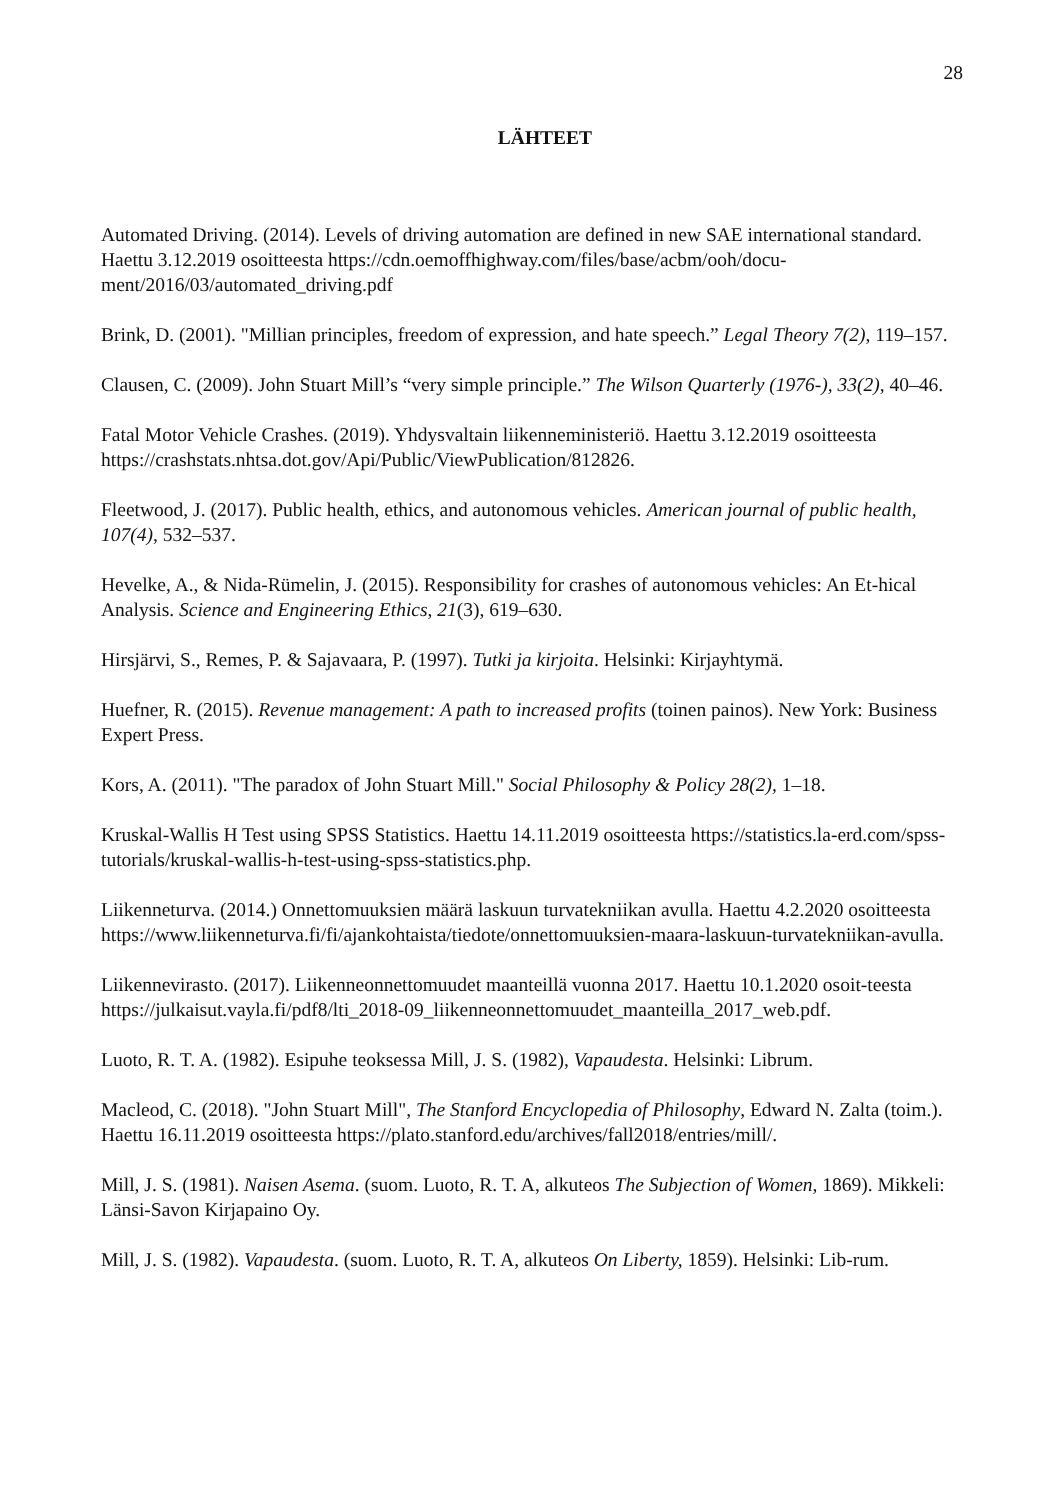28
LÄHTEET
Automated Driving. (2014). Levels of driving automation are defined in new SAE international standard. Haettu 3.12.2019 osoitteesta https://cdn.oemoffhighway.com/files/base/acbm/ooh/docu-ment/2016/03/automated_driving.pdf
Brink, D. (2001). "Millian principles, freedom of expression, and hate speech.” Legal Theory 7(2), 119–157.
Clausen, C. (2009). John Stuart Mill’s “very simple principle.” The Wilson Quarterly (1976-), 33(2), 40–46.
Fatal Motor Vehicle Crashes. (2019). Yhdysvaltain liikenneministeriö. Haettu 3.12.2019 osoitteesta https://crashstats.nhtsa.dot.gov/Api/Public/ViewPublication/812826.
Fleetwood, J. (2017). Public health, ethics, and autonomous vehicles. American journal of public health, 107(4), 532–537.
Hevelke, A., & Nida-Rümelin, J. (2015). Responsibility for crashes of autonomous vehicles: An Et-hical Analysis. Science and Engineering Ethics, 21(3), 619–630.
Hirsjärvi, S., Remes, P. & Sajavaara, P. (1997). Tutki ja kirjoita. Helsinki: Kirjayhtymä.
Huefner, R. (2015). Revenue management: A path to increased profits (toinen painos). New York: Business Expert Press.
Kors, A. (2011). "The paradox of John Stuart Mill." Social Philosophy & Policy 28(2), 1–18.
Kruskal-Wallis H Test using SPSS Statistics. Haettu 14.11.2019 osoitteesta https://statistics.la-erd.com/spss-tutorials/kruskal-wallis-h-test-using-spss-statistics.php.
Liikenneturva. (2014.) Onnettomuuksien määrä laskuun turvatekniikan avulla. Haettu 4.2.2020 osoitteesta https://www.liikenneturva.fi/fi/ajankohtaista/tiedote/onnettomuuksien-maara-laskuun-turvatekniikan-avulla.
Liikennevirasto. (2017). Liikenneonnettomuudet maanteillä vuonna 2017. Haettu 10.1.2020 osoit-teesta https://julkaisut.vayla.fi/pdf8/lti_2018-09_liikenneonnettomuudet_maanteilla_2017_web.pdf.
Luoto, R. T. A. (1982). Esipuhe teoksessa Mill, J. S. (1982), Vapaudesta. Helsinki: Librum.
Macleod, C. (2018). "John Stuart Mill", The Stanford Encyclopedia of Philosophy, Edward N. Zalta (toim.). Haettu 16.11.2019 osoitteesta https://plato.stanford.edu/archives/fall2018/entries/mill/.
Mill, J. S. (1981). Naisen Asema. (suom. Luoto, R. T. A, alkuteos The Subjection of Women, 1869). Mikkeli: Länsi-Savon Kirjapaino Oy.
Mill, J. S. (1982). Vapaudesta. (suom. Luoto, R. T. A, alkuteos On Liberty, 1859). Helsinki: Lib-rum.